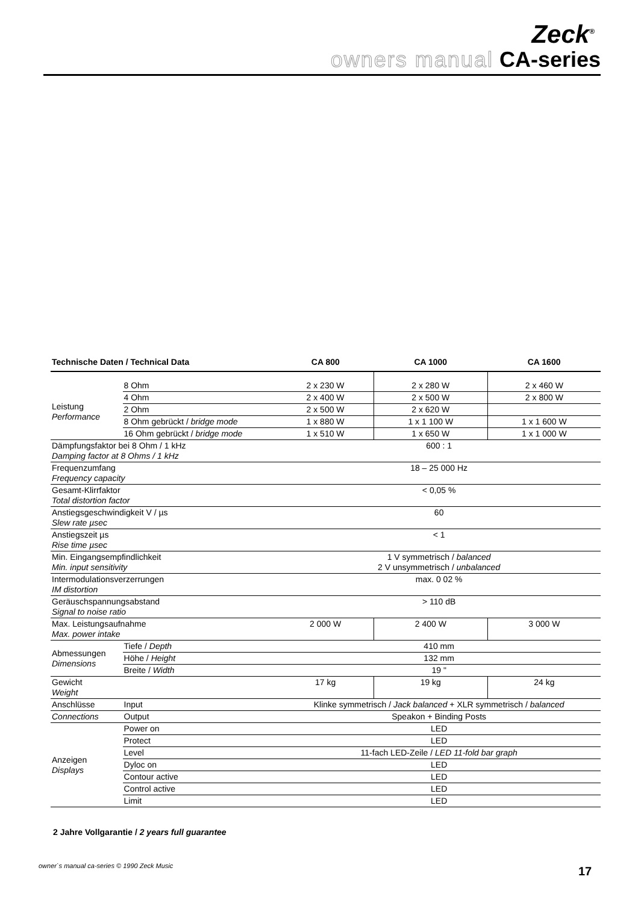Zeck<sup>®</sup>
owners manual CA-series
| Technische Daten / Technical Data | | CA 800 | CA 1000 | CA 1600 |
| --- | --- | --- | --- | --- |
| Leistung Performance | 8 Ohm | 2 x 230 W | 2 x 280 W | 2 x 460 W |
| | 4 Ohm | 2 x 400 W | 2 x 500 W | 2 x 800 W |
| | 2 Ohm | 2 x 500 W | 2 x 620 W | |
| | 8 Ohm gebrückt / bridge mode | 1 x 880 W | 1 x 1 100 W | 1 x 1 600 W |
| | 16 Ohm gebrückt / bridge mode | 1 x 510 W | 1 x 650 W | 1 x 1 000 W |
| Dämpfungsfaktor bei 8 Ohm / 1 kHz Damping factor at 8 Ohms / 1 kHz | | 600 : 1 | | |
| Frequenzumfang Frequency capacity | | 18 – 25 000 Hz | | |
| Gesamt-Klirrfaktor Total distortion factor | | < 0,05 % | | |
| Anstiegsgeschwindigkeit V / µs Slew rate µsec | | 60 | | |
| Anstiegszeit µs Rise time µsec | | < 1 | | |
| Min. Eingangsempfindlichkeit Min. input sensitivity | | 1 V symmetrisch / balanced 2 V unsymmetrisch / unbalanced | | |
| Intermodulationsverzerrungen IM distortion | | max. 0 02 % | | |
| Geräuschspannungsabstand Signal to noise ratio | | > 110 dB | | |
| Max. Leistungsaufnahme Max. power intake | | 2 000 W | 2 400 W | 3 000 W |
| Abmessungen Dimensions | Tiefe / Depth | 410 mm | | |
| | Höhe / Height | 132 mm | | |
| | Breite / Width | 19 " | | |
| Gewicht Weight | | 17 kg | 19 kg | 24 kg |
| Anschlüsse | Input | Klinke symmetrisch / Jack balanced + XLR symmetrisch / balanced | | |
| Connections | Output | Speakon + Binding Posts | | |
| Anzeigen Displays | Power on | LED | | |
| | Protect | LED | | |
| | Level | 11-fach LED-Zeile / LED 11-fold bar graph | | |
| | Dyloc on | LED | | |
| | Contour active | LED | | |
| | Control active | LED | | |
| | Limit | LED | | |
2 Jahre Vollgarantie / 2 years full guarantee
owner`s manual ca-series © 1990 Zeck Music
17